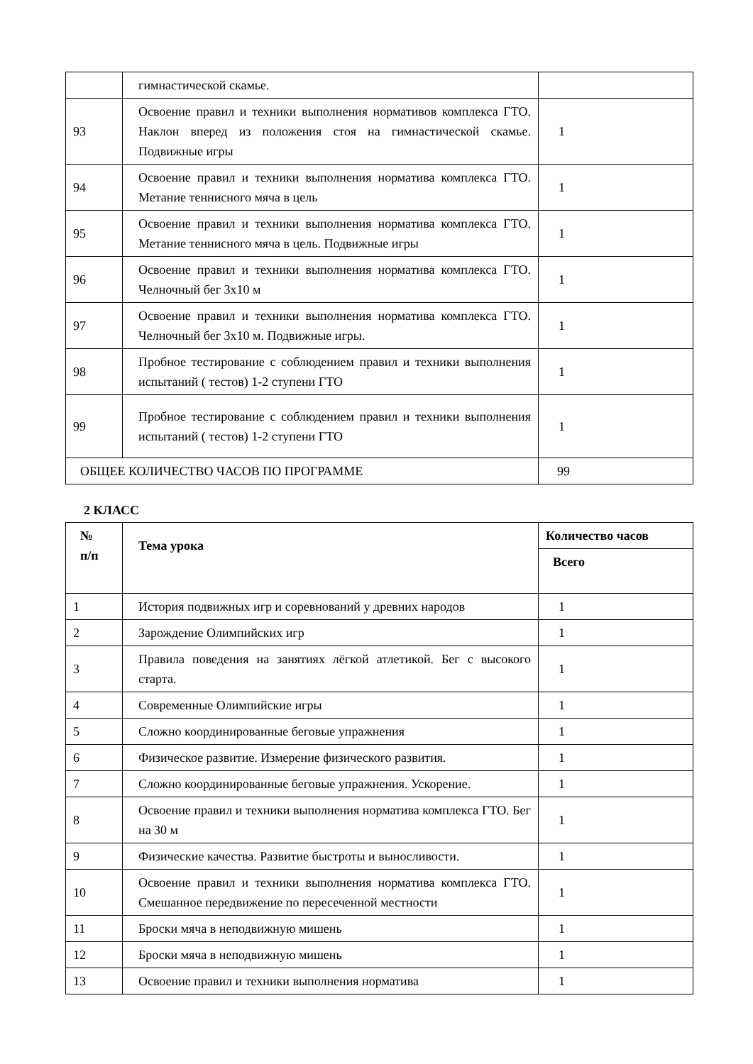| | гимнастической скамье. | |
| 93 | Освоение правил и техники выполнения нормативов комплекса ГТО. Наклон вперед из положения стоя на гимнастической скамье. Подвижные игры | 1 |
| 94 | Освоение правил и техники выполнения норматива комплекса ГТО. Метание теннисного мяча в цель | 1 |
| 95 | Освоение правил и техники выполнения норматива комплекса ГТО. Метание теннисного мяча в цель. Подвижные игры | 1 |
| 96 | Освоение правил и техники выполнения норматива комплекса ГТО. Челночный бег 3х10 м | 1 |
| 97 | Освоение правил и техники выполнения норматива комплекса ГТО. Челночный бег 3х10 м. Подвижные игры. | 1 |
| 98 | Пробное тестирование с соблюдением правил и техники выполнения испытаний ( тестов) 1-2 ступени ГТО | 1 |
| 99 | Пробное тестирование с соблюдением правил и техники выполнения испытаний ( тестов) 1-2 ступени ГТО | 1 |
| ОБЩЕЕ КОЛИЧЕСТВО ЧАСОВ ПО ПРОГРАММЕ | | 99 |
2 КЛАСС
| № п/п | Тема урока | Количество часов |
| --- | --- | --- |
| | | Всего |
| 1 | История подвижных игр и соревнований у древних народов | 1 |
| 2 | Зарождение Олимпийских игр | 1 |
| 3 | Правила поведения на занятиях лёгкой атлетикой. Бег с высокого старта. | 1 |
| 4 | Современные Олимпийские игры | 1 |
| 5 | Сложно координированные беговые упражнения | 1 |
| 6 | Физическое развитие. Измерение физического развития. | 1 |
| 7 | Сложно координированные беговые упражнения. Ускорение. | 1 |
| 8 | Освоение правил и техники выполнения норматива комплекса ГТО. Бег на 30 м | 1 |
| 9 | Физические качества. Развитие быстроты и выносливости. | 1 |
| 10 | Освоение правил и техники выполнения норматива комплекса ГТО. Смешанное передвижение по пересеченной местности | 1 |
| 11 | Броски мяча в неподвижную мишень | 1 |
| 12 | Броски мяча в неподвижную мишень | 1 |
| 13 | Освоение правил и техники выполнения норматива | 1 |